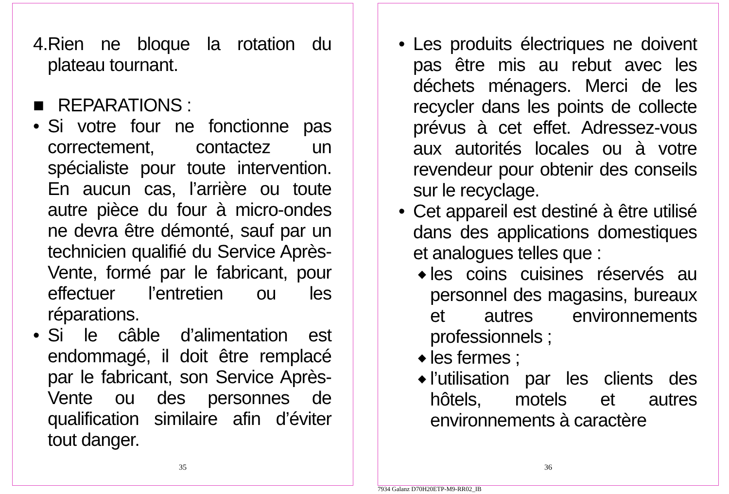4. Rien ne bloque la rotation du plateau tournant.
■ REPARATIONS :
• Si votre four ne fonctionne pas correctement, contactez un spécialiste pour toute intervention. En aucun cas, l’arrière ou toute autre pièce du four à micro-ondes ne devra être démonté, sauf par un technicien qualifié du Service Après-Vente, formé par le fabricant, pour effectuer l’entretien ou les réparations.
• Si le câble d’alimentation est endommagé, il doit être remplacé par le fabricant, son Service Après-Vente ou des personnes de qualification similaire afin d’éviter tout danger.
35
• Les produits électriques ne doivent pas être mis au rebut avec les déchets ménagers. Merci de les recycler dans les points de collecte prévus à cet effet. Adressez-vous aux autorités locales ou à votre revendeur pour obtenir des conseils sur le recyclage.
• Cet appareil est destiné à être utilisé dans des applications domestiques et analogues telles que :
◆ les coins cuisines réservés au personnel des magasins, bureaux et autres environnements professionnels ;
◆ les fermes ;
◆ l’utilisation par les clients des hôtels, motels et autres environnements à caractère
36
7934 Galanz D70H20ETP-M9-RR02_IB